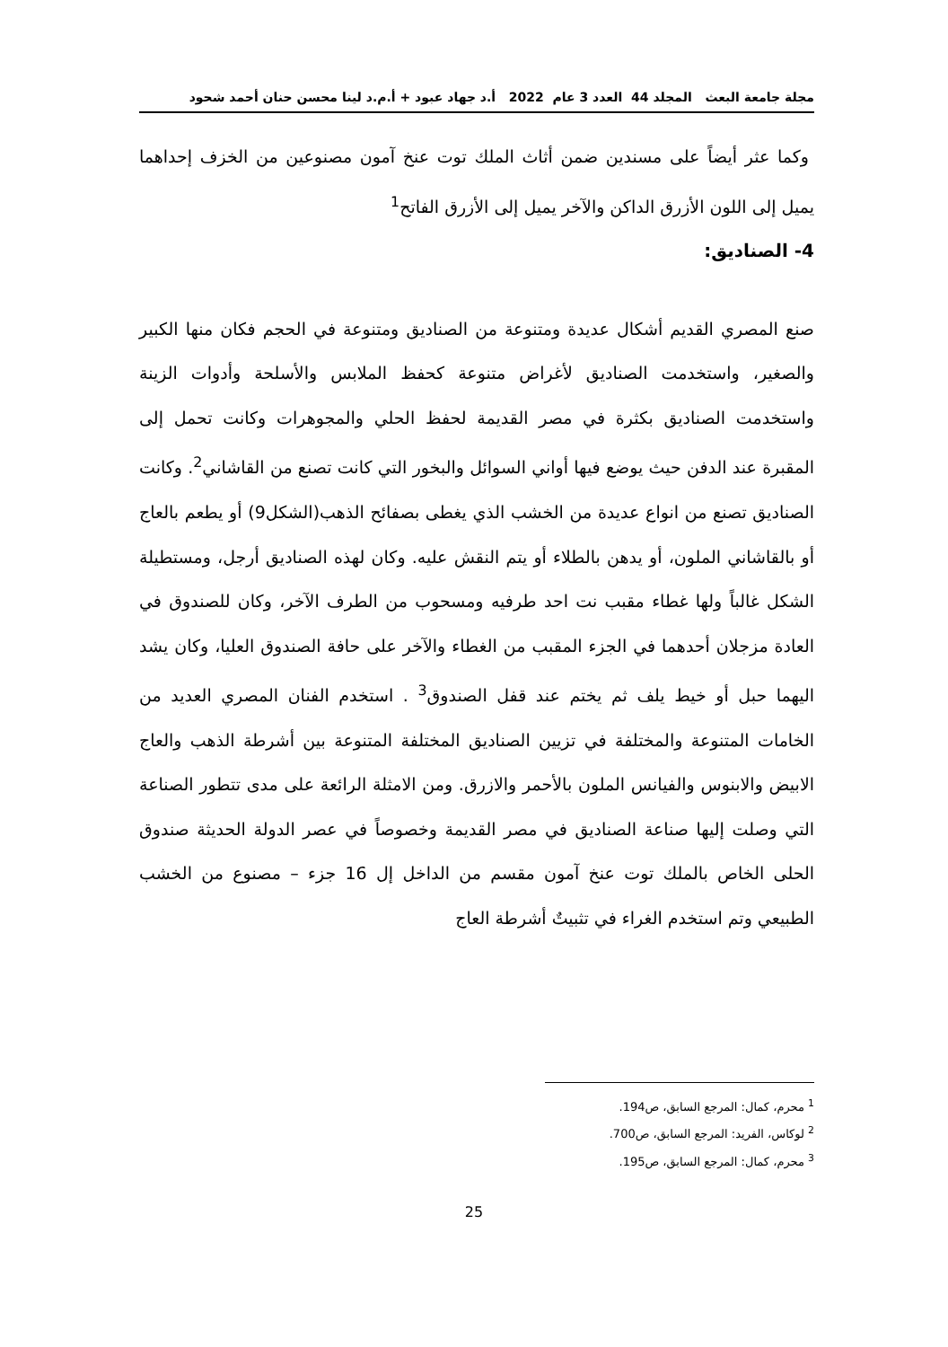مجلة جامعة البعث المجلد 44 العدد 3 عام 2022 أ.د جهاد عبود + أ.م.د لينا محسن حنان أحمد شحود
وكما عثر أيضاً على مسندين ضمن أثاث الملك توت عنخ آمون مصنوعين من الخزف إحداهما يميل إلى اللون الأزرق الداكن والآخر يميل إلى الأزرق الفاتح<sup>1</sup>
4- الصناديق:
صنع المصري القديم أشكال عديدة ومتنوعة من الصناديق ومتنوعة في الحجم فكان منها الكبير والصغير، واستخدمت الصناديق لأغراض متنوعة كحفظ الملابس والأسلحة وأدوات الزينة واستخدمت الصناديق بكثرة في مصر القديمة لحفظ الحلي والمجوهرات وكانت تحمل إلى المقبرة عند الدفن حيث يوضع فيها أواني السوائل والبخور التي كانت تصنع من القاشاني<sup>2</sup>. وكانت الصناديق تصنع من انواع عديدة من الخشب الذي يغطى بصفائح الذهب(الشكل9) أو يطعم بالعاج أو بالقاشاني الملون، أو يدهن بالطلاء أو يتم النقش عليه. وكان لهذه الصناديق أرجل، ومستطيلة الشكل غالباً ولها غطاء مقبب نت احد طرفيه ومسحوب من الطرف الآخر، وكان للصندوق في العادة مزجلان أحدهما في الجزء المقبب من الغطاء والآخر على حافة الصندوق العليا، وكان يشد اليهما حبل أو خيط يلف ثم يختم عند قفل الصندوق<sup>3</sup> . استخدم الفنان المصري العديد من الخامات المتنوعة والمختلفة في تزيين الصناديق المختلفة المتنوعة بين أشرطة الذهب والعاج الابيض والابنوس والفيانس الملون بالأحمر والازرق. ومن الامثلة الرائعة على مدى تتطور الصناعة التي وصلت إليها صناعة الصناديق في مصر القديمة وخصوصاً في عصر الدولة الحديثة صندوق الحلى الخاص بالملك توت عنخ آمون مقسم من الداخل إل 16 جزء – مصنوع من الخشب الطبيعي وتم استخدم الغراء في تثبيتٌ أشرطة العاج
<sup>1</sup> محرم، كمال: المرجع السابق، ص194.
<sup>2</sup> لوكاس، الفريد: المرجع السابق، ص700.
<sup>3</sup> محرم، كمال: المرجع السابق، ص195.
25